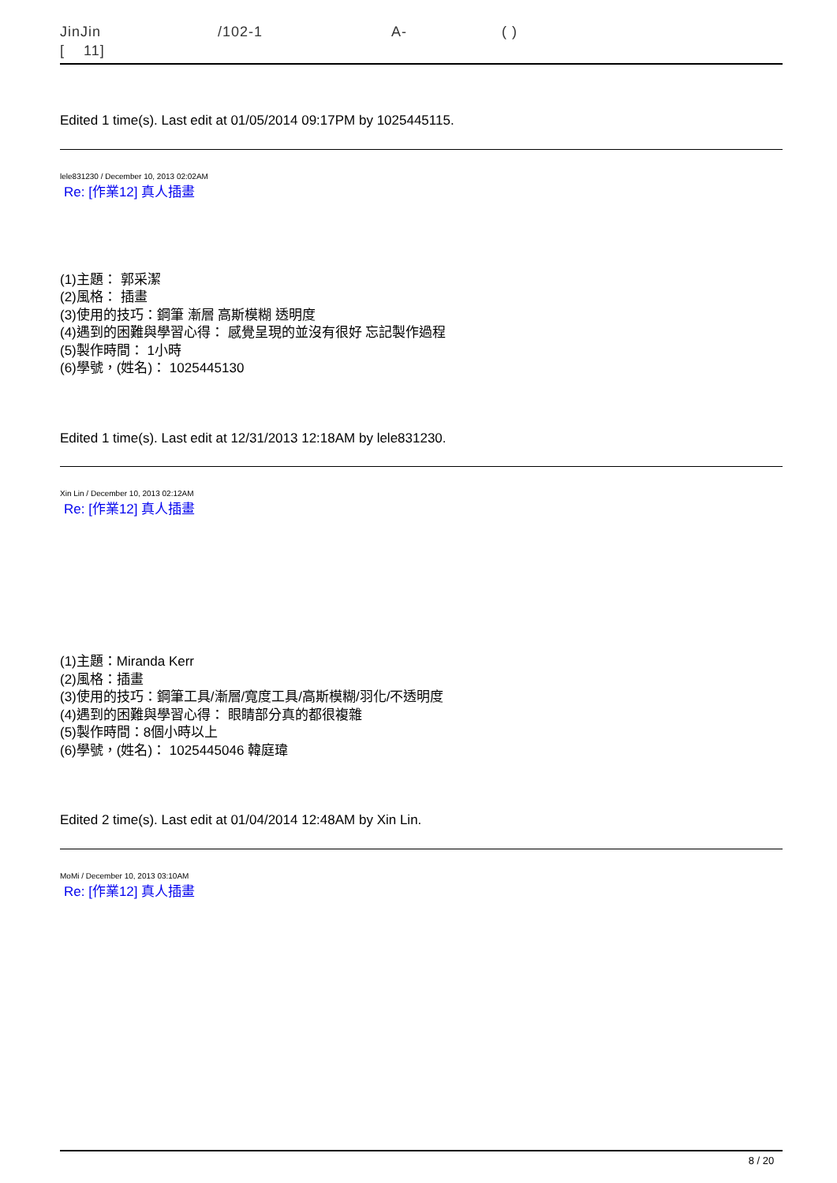JinJin /102-1 A- ( )
[ 11]
Edited 1 time(s). Last edit at 01/05/2014 09:17PM by 1025445115.
lele831230 / December 10, 2013 02:02AM
Re: [作業12] 真人插畫
(1)主題： 郭采潔
(2)風格： 插畫
(3)使用的技巧：鋼筆 漸層 高斯模糊 透明度
(4)遇到的困難與學習心得： 感覺呈現的並沒有很好 忘記製作過程
(5)製作時間： 1小時
(6)學號，(姓名)： 1025445130
Edited 1 time(s). Last edit at 12/31/2013 12:18AM by lele831230.
Xin Lin / December 10, 2013 02:12AM
Re: [作業12] 真人插畫
(1)主題：Miranda Kerr
(2)風格：插畫
(3)使用的技巧：鋼筆工具/漸層/寬度工具/高斯模糊/羽化/不透明度
(4)遇到的困難與學習心得： 眼睛部分真的都很複雜
(5)製作時間：8個小時以上
(6)學號，(姓名)： 1025445046 韓庭瑋
Edited 2 time(s). Last edit at 01/04/2014 12:48AM by Xin Lin.
MoMi / December 10, 2013 03:10AM
Re: [作業12] 真人插畫
8 / 20